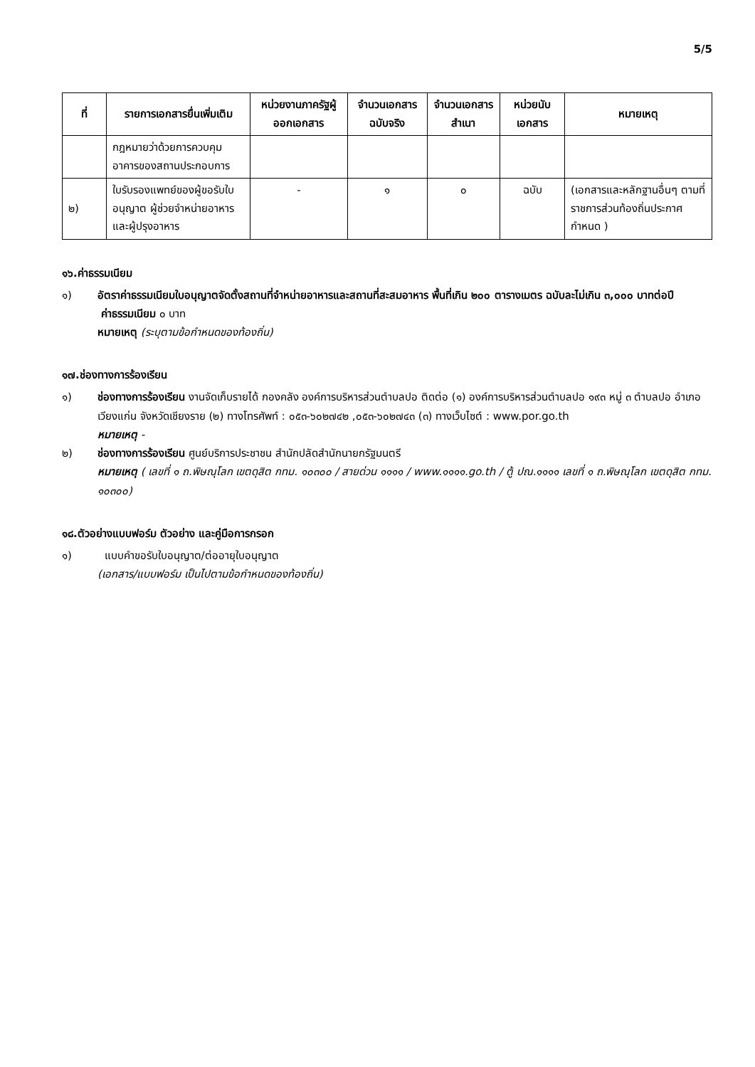5/5
| ที่ | รายการเอกสารยื่นเพิ่มเติม | หน่วยงานภาครัฐผู้ออกเอกสาร | จำนวนเอกสารฉบับจริง | จำนวนเอกสารสำเนา | หน่วยนับเอกสาร | หมายเหตุ |
| --- | --- | --- | --- | --- | --- | --- |
| | กฎหมายว่าด้วยการควบคุมอาคารของสถานประกอบการ | | | | | |
| ๒) | ใบรับรองแพทย์ของผู้ขอรับใบอนุญาต ผู้ช่วยจำหน่ายอาหารและผู้ปรุงอาหาร | - | ๑ | ๐ | ฉบับ | (เอกสารและหลักฐานอื่นๆ ตามที่ราชการส่วนท้องถิ่นประกาศกำหนด ) |
๑๖.ค่าธรรมเนียม
๑) อัตราค่าธรรมเนียมใบอนุญาตจัดตั้งสถานที่จำหน่ายอาหารและสถานที่สะสมอาหาร พื้นที่เกิน ๒๐๐ ตารางเมตร ฉบับละไม่เกิน ๓,๐๐๐ บาทต่อปี
ค่าธรรมเนียม ๐ บาท
หมายเหตุ (ระบุตามข้อกำหนดของท้องถิ่น)
๑๗.ช่องทางการร้องเรียน
๑) ช่องทางการร้องเรียน งานจัดเก็บรายได้ กองคลัง องค์การบริหารส่วนตำบลปอ ติดต่อ (๑) องค์การบริหารส่วนตำบลปอ ๑๙๓ หมู่ ๓ ตำบลปอ อำเภอเวียงแก่น จังหวัดเชียงราย (๒) ทางโทรศัพท์ : ๐๕๓-๖๐๒๗๔๒ ,๐๕๓-๖๐๒๗๔๓ (๓) ทางเว็บไซต์ : www.por.go.th
หมายเหตุ -
๒) ช่องทางการร้องเรียน ศูนย์บริการประชาชน สำนักปลัดสำนักนายกรัฐมนตรี
หมายเหตุ ( เลขที่ ๑ ถ.พิษณุโลก เขตดุสิต กทม. ๑๐๓๐๐ / สายด่วน ๑๑๑๑ / www.๑๑๑๑.go.th / ตู้ ปณ.๑๑๑๑ เลขที่ ๑ ถ.พิษณุโลก เขตดุสิต กทม. ๑๐๓๐๐)
๑๘.ตัวอย่างแบบฟอร์ม ตัวอย่าง และคู่มือการกรอก
๑) แบบคำขอรับใบอนุญาต/ต่ออายุใบอนุญาต
(เอกสาร/แบบฟอร์ม เป็นไปตามข้อกำหนดของท้องถิ่น)